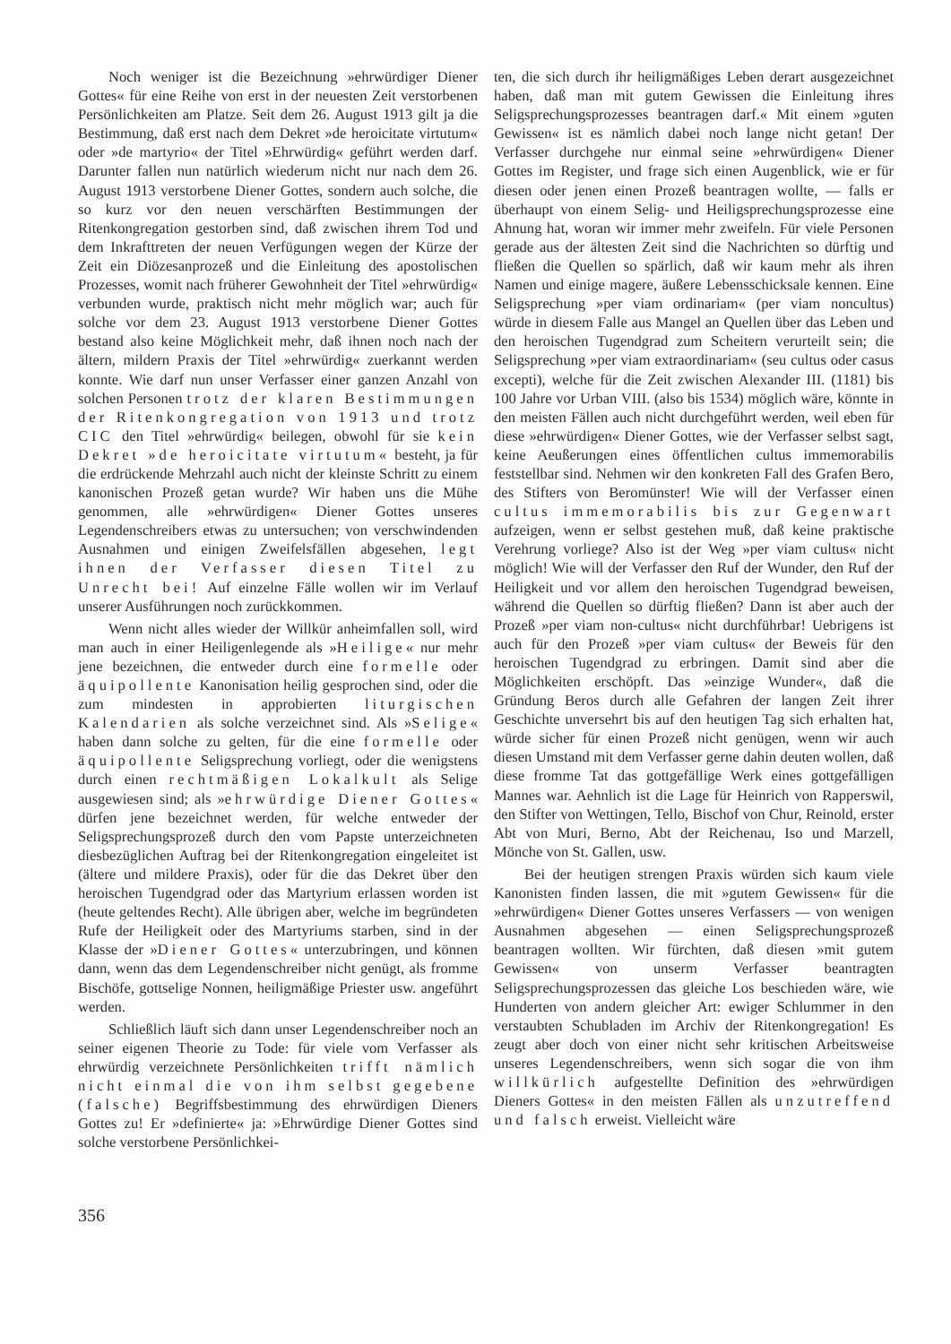Noch weniger ist die Bezeichnung »ehrwürdiger Diener Gottes« für eine Reihe von erst in der neuesten Zeit verstorbenen Persönlichkeiten am Platze. Seit dem 26. August 1913 gilt ja die Bestimmung, daß erst nach dem Dekret »de heroicitate virtutum« oder »de martyrio« der Titel »Ehrwürdig« geführt werden darf. Darunter fallen nun natürlich wiederum nicht nur nach dem 26. August 1913 verstorbene Diener Gottes, sondern auch solche, die so kurz vor den neuen verschärften Bestimmungen der Ritenkongregation gestorben sind, daß zwischen ihrem Tod und dem Inkrafttreten der neuen Verfügungen wegen der Kürze der Zeit ein Diözesanprozeß und die Einleitung des apostolischen Prozesses, womit nach früherer Gewohnheit der Titel »ehrwürdig« verbunden wurde, praktisch nicht mehr möglich war; auch für solche vor dem 23. August 1913 verstorbene Diener Gottes bestand also keine Möglichkeit mehr, daß ihnen noch nach der ältern, mildern Praxis der Titel »ehrwürdig« zuerkannt werden konnte. Wie darf nun unser Verfasser einer ganzen Anzahl von solchen Personen trotz der klaren Bestimmungen der Ritenkongregation von 1913 und trotz CIC den Titel »ehrwürdig« beilegen, obwohl für sie kein Dekret »de heroicitate virtutum« besteht, ja für die erdrückende Mehrzahl auch nicht der kleinste Schritt zu einem kanonischen Prozeß getan wurde? Wir haben uns die Mühe genommen, alle »ehrwürdigen« Diener Gottes unseres Legendenschreibers etwas zu untersuchen; von verschwindenden Ausnahmen und einigen Zweifelsfällen abgesehen, legt ihnen der Verfasser diesen Titel zu Unrecht bei! Auf einzelne Fälle wollen wir im Verlauf unserer Ausführungen noch zurückkommen.
Wenn nicht alles wieder der Willkür anheimfallen soll, wird man auch in einer Heiligenlegende als »Heilige« nur mehr jene bezeichnen, die entweder durch eine formelle oder äquipollente Kanonisation heilig gesprochen sind, oder die zum mindesten in approbierten liturgischen Kalendarien als solche verzeichnet sind. Als »Selige« haben dann solche zu gelten, für die eine formelle oder äquipollente Seligsprechung vorliegt, oder die wenigstens durch einen rechtmäßigen Lokalkult als Selige ausgewiesen sind; als »ehrwürdige Diener Gottes« dürfen jene bezeichnet werden, für welche entweder der Seligsprechungsprozeß durch den vom Papste unterzeichneten diesbezüglichen Auftrag bei der Ritenkongregation eingeleitet ist (ältere und mildere Praxis), oder für die das Dekret über den heroischen Tugendgrad oder das Martyrium erlassen worden ist (heute geltendes Recht). Alle übrigen aber, welche im begründeten Rufe der Heiligkeit oder des Martyriums starben, sind in der Klasse der »Diener Gottes« unterzubringen, und können dann, wenn das dem Legendenschreiber nicht genügt, als fromme Bischöfe, gottselige Nonnen, heiligmäßige Priester usw. angeführt werden.
Schließlich läuft sich dann unser Legendenschreiber noch an seiner eigenen Theorie zu Tode: für viele vom Verfasser als ehrwürdig verzeichnete Persönlichkeiten trifft nämlich nicht einmal die von ihm selbst gegebene (falsche) Begriffsbestimmung des ehrwürdigen Dieners Gottes zu! Er »definierte« ja: »Ehrwürdige Diener Gottes sind solche verstorbene Persönlichkei-
ten, die sich durch ihr heiligmäßiges Leben derart ausgezeichnet haben, daß man mit gutem Gewissen die Einleitung ihres Seligsprechungsprozesses beantragen darf.« Mit einem »guten Gewissen« ist es nämlich dabei noch lange nicht getan! Der Verfasser durchgehe nur einmal seine »ehrwürdigen« Diener Gottes im Register, und frage sich einen Augenblick, wie er für diesen oder jenen einen Prozeß beantragen wollte, — falls er überhaupt von einem Selig- und Heiligsprechungsprozesse eine Ahnung hat, woran wir immer mehr zweifeln. Für viele Personen gerade aus der ältesten Zeit sind die Nachrichten so dürftig und fließen die Quellen so spärlich, daß wir kaum mehr als ihren Namen und einige magere, äußere Lebensschicksale kennen. Eine Seligsprechung »per viam ordinariam« (per viam noncultus) würde in diesem Falle aus Mangel an Quellen über das Leben und den heroischen Tugendgrad zum Scheitern verurteilt sein; die Seligsprechung »per viam extraordinariam« (seu cultus oder casus excepti), welche für die Zeit zwischen Alexander III. (1181) bis 100 Jahre vor Urban VIII. (also bis 1534) möglich wäre, könnte in den meisten Fällen auch nicht durchgeführt werden, weil eben für diese »ehrwürdigen« Diener Gottes, wie der Verfasser selbst sagt, keine Aeußerungen eines öffentlichen cultus immemorabilis feststellbar sind. Nehmen wir den konkreten Fall des Grafen Bero, des Stifters von Beromünster! Wie will der Verfasser einen cultus immemorabilis bis zur Gegenwart aufzeigen, wenn er selbst gestehen muß, daß keine praktische Verehrung vorliege? Also ist der Weg »per viam cultus« nicht möglich! Wie will der Verfasser den Ruf der Wunder, den Ruf der Heiligkeit und vor allem den heroischen Tugendgrad beweisen, während die Quellen so dürftig fließen? Dann ist aber auch der Prozeß »per viam non-cultus« nicht durchführbar! Uebrigens ist auch für den Prozeß »per viam cultus« der Beweis für den heroischen Tugendgrad zu erbringen. Damit sind aber die Möglichkeiten erschöpft. Das »einzige Wunder«, daß die Gründung Beros durch alle Gefahren der langen Zeit ihrer Geschichte unversehrt bis auf den heutigen Tag sich erhalten hat, würde sicher für einen Prozeß nicht genügen, wenn wir auch diesen Umstand mit dem Verfasser gerne dahin deuten wollen, daß diese fromme Tat das gottgefällige Werk eines gottgefälligen Mannes war. Aehnlich ist die Lage für Heinrich von Rapperswil, den Stifter von Wettingen, Tello, Bischof von Chur, Reinold, erster Abt von Muri, Berno, Abt der Reichenau, Iso und Marzell, Mönche von St. Gallen, usw.
Bei der heutigen strengen Praxis würden sich kaum viele Kanonisten finden lassen, die mit »gutem Gewissen« für die »ehrwürdigen« Diener Gottes unseres Verfassers — von wenigen Ausnahmen abgesehen — einen Seligsprechungsprozeß beantragen wollten. Wir fürchten, daß diesen »mit gutem Gewissen« von unserm Verfasser beantragten Seligsprechungsprozessen das gleiche Los beschieden wäre, wie Hunderten von andern gleicher Art: ewiger Schlummer in den verstaubten Schubladen im Archiv der Ritenkongregation! Es zeugt aber doch von einer nicht sehr kritischen Arbeitsweise unseres Legendenschreibers, wenn sich sogar die von ihm willkürlich aufgestellte Definition des »ehrwürdigen Dieners Gottes« in den meisten Fällen als unzutreffend und falsch erweist. Vielleicht wäre
356